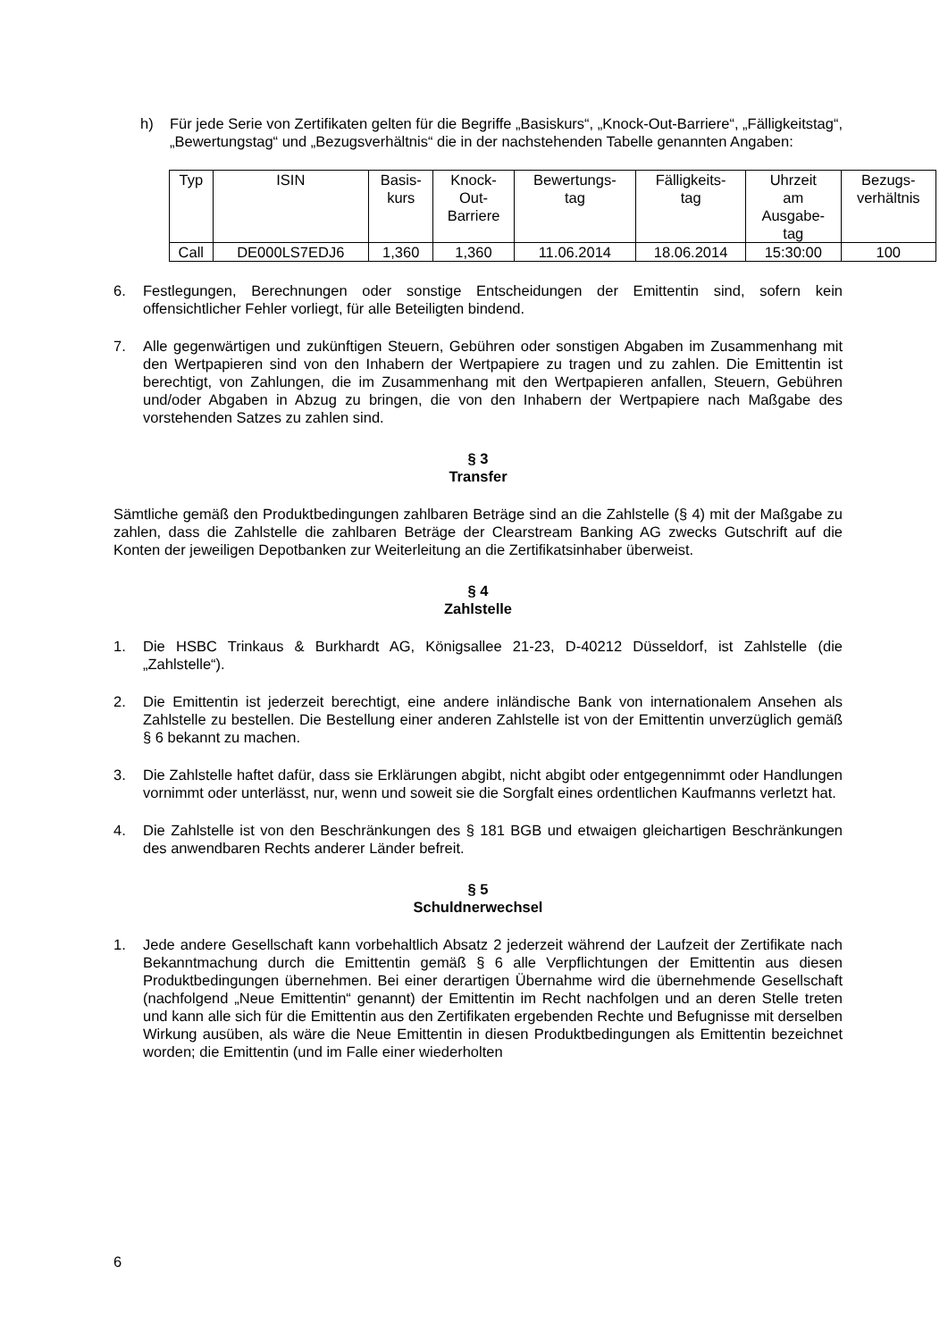h) Für jede Serie von Zertifikaten gelten für die Begriffe „Basiskurs“, „Knock-Out-Barriere“, „Fälligkeitstag“, „Bewertungstag“ und „Bezugsverhältnis“ die in der nachstehenden Tabelle genannten Angaben:
| Typ | ISIN | Basis- kurs | Knock- Out- Barriere | Bewertungs- tag | Fälligkeits- tag | Uhrzeit am Ausgabe- tag | Bezugs- verhältnis |
| Call | DE000LS7EDJ6 | 1,360 | 1,360 | 11.06.2014 | 18.06.2014 | 15:30:00 | 100 |
6. Festlegungen, Berechnungen oder sonstige Entscheidungen der Emittentin sind, sofern kein offensichtlicher Fehler vorliegt, für alle Beteiligten bindend.
7. Alle gegenwärtigen und zukünftigen Steuern, Gebühren oder sonstigen Abgaben im Zusammenhang mit den Wertpapieren sind von den Inhabern der Wertpapiere zu tragen und zu zahlen. Die Emittentin ist berechtigt, von Zahlungen, die im Zusammenhang mit den Wertpapieren anfallen, Steuern, Gebühren und/oder Abgaben in Abzug zu bringen, die von den Inhabern der Wertpapiere nach Maßgabe des vorstehenden Satzes zu zahlen sind.
§ 3
Transfer
Sämtliche gemäß den Produktbedingungen zahlbaren Beträge sind an die Zahlstelle (§ 4) mit der Maßgabe zu zahlen, dass die Zahlstelle die zahlbaren Beträge der Clearstream Banking AG zwecks Gutschrift auf die Konten der jeweiligen Depotbanken zur Weiterleitung an die Zertifikatsinhaber überweist.
§ 4
Zahlstelle
1. Die HSBC Trinkaus & Burkhardt AG, Königsallee 21-23, D-40212 Düsseldorf, ist Zahlstelle (die „Zahlstelle“).
2. Die Emittentin ist jederzeit berechtigt, eine andere inländische Bank von internationalem Ansehen als Zahlstelle zu bestellen. Die Bestellung einer anderen Zahlstelle ist von der Emittentin unverzüglich gemäß § 6 bekannt zu machen.
3. Die Zahlstelle haftet dafür, dass sie Erklärungen abgibt, nicht abgibt oder entgegennimmt oder Handlungen vornimmt oder unterlässt, nur, wenn und soweit sie die Sorgfalt eines ordentlichen Kaufmanns verletzt hat.
4. Die Zahlstelle ist von den Beschränkungen des § 181 BGB und etwaigen gleichartigen Beschränkungen des anwendbaren Rechts anderer Länder befreit.
§ 5
Schuldnerwechsel
1. Jede andere Gesellschaft kann vorbehaltlich Absatz 2 jederzeit während der Laufzeit der Zertifikate nach Bekanntmachung durch die Emittentin gemäß § 6 alle Verpflichtungen der Emittentin aus diesen Produktbedingungen übernehmen. Bei einer derartigen Übernahme wird die übernehmende Gesellschaft (nachfolgend „Neue Emittentin“ genannt) der Emittentin im Recht nachfolgen und an deren Stelle treten und kann alle sich für die Emittentin aus den Zertifikaten ergebenden Rechte und Befugnisse mit derselben Wirkung ausüben, als wäre die Neue Emittentin in diesen Produktbedingungen als Emittentin bezeichnet worden; die Emittentin (und im Falle einer wiederholten
6